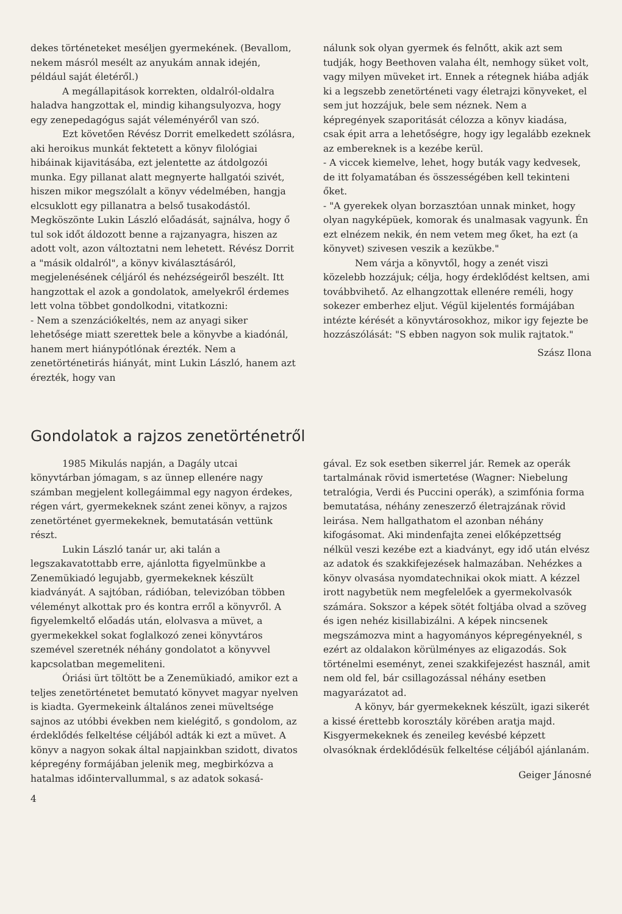dekes történeteket meséljen gyermekének. (Bevallom, nekem másról mesélt az anyukám annak idején, például saját életéről.)
A megállapitások korrekten, oldalról-oldalra haladva hangzottak el, mindig kihangsulyozva, hogy egy zenepedagógus saját véleményéről van szó.
Ezt követően Révész Dorrit emelkedett szólásra, aki heroikus munkát fektetett a könyv filológiai hibáinak kijavitásába, ezt jelentette az átdolgozói munka. Egy pillanat alatt megnyerte hallgatói szivét, hiszen mikor megszólalt a könyv védelmében, hangja elcsuklott egy pillanatra a belső tusakodástól. Megköszönte Lukin László előadását, sajnálva, hogy ő tul sok időt áldozott benne a rajzanyagra, hiszen az adott volt, azon változtatni nem lehetett. Révész Dorrit a "másik oldalról", a könyv kiválasztásáról, megjelenésének céljáról és nehézségeiről beszélt. Itt hangzottak el azok a gondolatok, amelyekről érdemes lett volna többet gondolkodni, vitatkozni:
- Nem a szenzációkeltés, nem az anyagi siker lehetősége miatt szerettek bele a könyvbe a kiadónál, hanem mert hiánypótlónak érezték. Nem a zenetörténetirás hiányát, mint Lukin László, hanem azt érezték, hogy van
nálunk sok olyan gyermek és felnőtt, akik azt sem tudják, hogy Beethoven valaha élt, nemhogy süket volt, vagy milyen müveket irt. Ennek a rétegnek hiába adják ki a legszebb zenetörténeti vagy életrajzi könyveket, el sem jut hozzájuk, bele sem néznek. Nem a képregények szaporitását célozza a könyv kiadása, csak épit arra a lehetőségre, hogy igy legalább ezeknek az embereknek is a kezébe kerül.
- A viccek kiemelve, lehet, hogy buták vagy kedvesek, de itt folyamatában és összességében kell tekinteni őket.
- "A gyerekek olyan borzasztóan unnak minket, hogy olyan nagyképüek, komorak és unalmasak vagyunk. Én ezt elnézem nekik, én nem vetem meg őket, ha ezt (a könyvet) szivesen veszik a kezükbe."
Nem várja a könyvtől, hogy a zenét viszi közelebb hozzájuk; célja, hogy érdeklődést keltsen, ami továbbvihető. Az elhangzottak ellenére reméli, hogy sokezer emberhez eljut. Végül kijelentés formájában intézte kérését a könyvtárosokhoz, mikor igy fejezte be hozzászólását: "S ebben nagyon sok mulik rajtatok."
Szász Ilona
Gondolatok a rajzos zenetörténetről
1985 Mikulás napján, a Dagály utcai könyvtárban jómagam, s az ünnep ellenére nagy számban megjelent kollegáimmal egy nagyon érdekes, régen várt, gyermekeknek szánt zenei könyv, a rajzos zenetörténet gyermekeknek, bemutatásán vettünk részt.
Lukin László tanár ur, aki talán a legszakavatottabb erre, ajánlotta figyelmünkbe a Zenemükiadó legujabb, gyermekeknek készült kiadványát. A sajtóban, rádióban, televizóban többen véleményt alkottak pro és kontra erről a könyvről. A figyelemkeltő előadás után, elolvasva a müvet, a gyermekekkel sokat foglalkozó zenei könyvtáros szemével szeretnék néhány gondolatot a könyvvel kapcsolatban megemeliteni.
Óriási ürt töltött be a Zenemükiadó, amikor ezt a teljes zenetörténetet bemutató könyvet magyar nyelven is kiadta. Gyermekeink általános zenei müveltsége sajnos az utóbbi években nem kielégitő, s gondolom, az érdeklődés felkeltése céljából adták ki ezt a müvet. A könyv a nagyon sokak által napjainkban szidott, divatos képregény formájában jelenik meg, megbirkózva a hatalmas időintervallummal, s az adatok sokasá-
4
gával. Ez sok esetben sikerrel jár. Remek az operák tartalmának rövid ismertetése (Wagner: Niebelung tetralógia, Verdi és Puccini operák), a szimfónia forma bemutatása, néhány zeneszerző életrajzának rövid leirása. Nem hallgathatom el azonban néhány kifogásomat. Aki mindenfajta zenei előképzettség nélkül veszi kezébe ezt a kiadványt, egy idő után elvész az adatok és szakkifejezések halmazában. Nehézkes a könyv olvasása nyomdatechnikai okok miatt. A kézzel irott nagybetük nem megfelelőek a gyermekolvasók számára. Sokszor a képek sötét foltjába olvad a szöveg és igen nehéz kisillabizálni. A képek nincsenek megszámozva mint a hagyományos képregényeknél, s ezért az oldalakon körülményes az eligazodás. Sok történelmi eseményt, zenei szakkifejezést használ, amit nem old fel, bár csillagozással néhány esetben magyarázatot ad.
A könyv, bár gyermekeknek készült, igazi sikerét a kissé érettebb korosztály körében aratja majd. Kisgyermekeknek és zeneileg kevésbé képzett olvasóknak érdeklődésük felkeltése céljából ajánlanám.
Geiger Jánosné